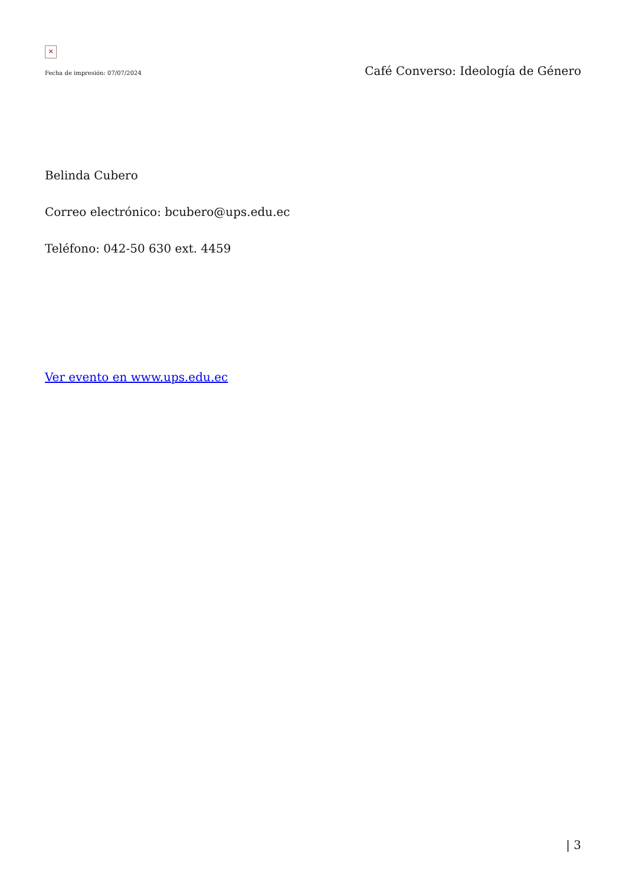✕
Fecha de impresión: 07/07/2024 Café Converso: Ideología de Género
Belinda Cubero
Correo electrónico: bcubero@ups.edu.ec
Teléfono: 042-50 630 ext. 4459
Ver evento en www.ups.edu.ec
| 3